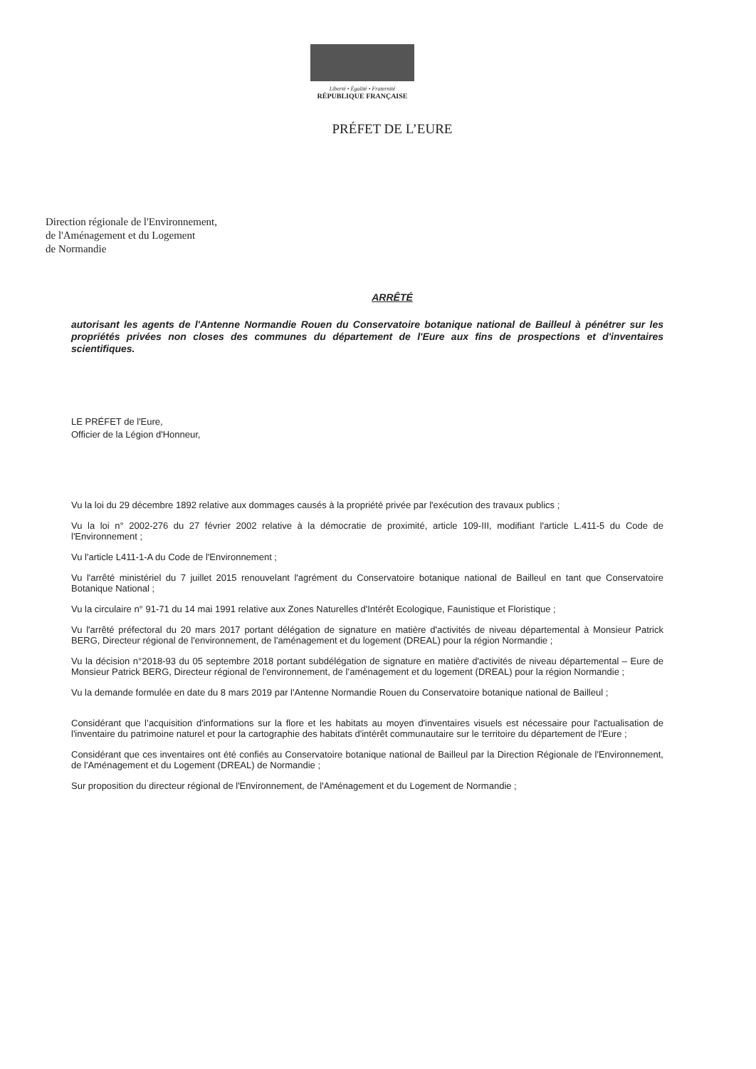Liberté • Égalité • Fraternité
RÉPUBLIQUE FRANÇAISE
PRÉFET DE L’EURE
Direction régionale de l'Environnement,
de l'Aménagement et du Logement
de Normandie
ARRÊTÉ
autorisant les agents de l'Antenne Normandie Rouen du Conservatoire botanique national de Bailleul à pénétrer sur les propriétés privées non closes des communes du département de l'Eure aux fins de prospections et d'inventaires scientifiques.
LE PRÉFET de l'Eure,
Officier de la Légion d'Honneur,
Vu la loi du 29 décembre 1892 relative aux dommages causés à la propriété privée par l'exécution des travaux publics ;
Vu la loi n° 2002-276 du 27 février 2002 relative à la démocratie de proximité, article 109-III, modifiant l'article L.411-5 du Code de l'Environnement ;
Vu l'article L411-1-A du Code de l'Environnement ;
Vu l'arrêté ministériel du 7 juillet 2015 renouvelant l'agrément du Conservatoire botanique national de Bailleul en tant que Conservatoire Botanique National ;
Vu la circulaire n° 91-71 du 14 mai 1991 relative aux Zones Naturelles d'Intérêt Ecologique, Faunistique et Floristique ;
Vu l'arrêté préfectoral du 20 mars 2017 portant délégation de signature en matière d'activités de niveau départemental à Monsieur Patrick BERG, Directeur régional de l'environnement, de l'aménagement et du logement (DREAL) pour la région Normandie ;
Vu la décision n°2018-93 du 05 septembre 2018 portant subdélégation de signature en matière d'activités de niveau départemental – Eure de Monsieur Patrick BERG, Directeur régional de l'environnement, de l’aménagement et du logement (DREAL) pour la région Normandie ;
Vu la demande formulée en date du 8 mars 2019 par l'Antenne Normandie Rouen du Conservatoire botanique national de Bailleul ;
Considérant que l’acquisition d'informations sur la flore et les habitats au moyen d'inventaires visuels est nécessaire pour l'actualisation de l'inventaire du patrimoine naturel et pour la cartographie des habitats d'intérêt communautaire sur le territoire du département de l'Eure ;
Considérant que ces inventaires ont été confiés au Conservatoire botanique national de Bailleul par la Direction Régionale de l'Environnement, de l'Aménagement et du Logement (DREAL) de Normandie ;
Sur proposition du directeur régional de l'Environnement, de l'Aménagement et du Logement de Normandie ;